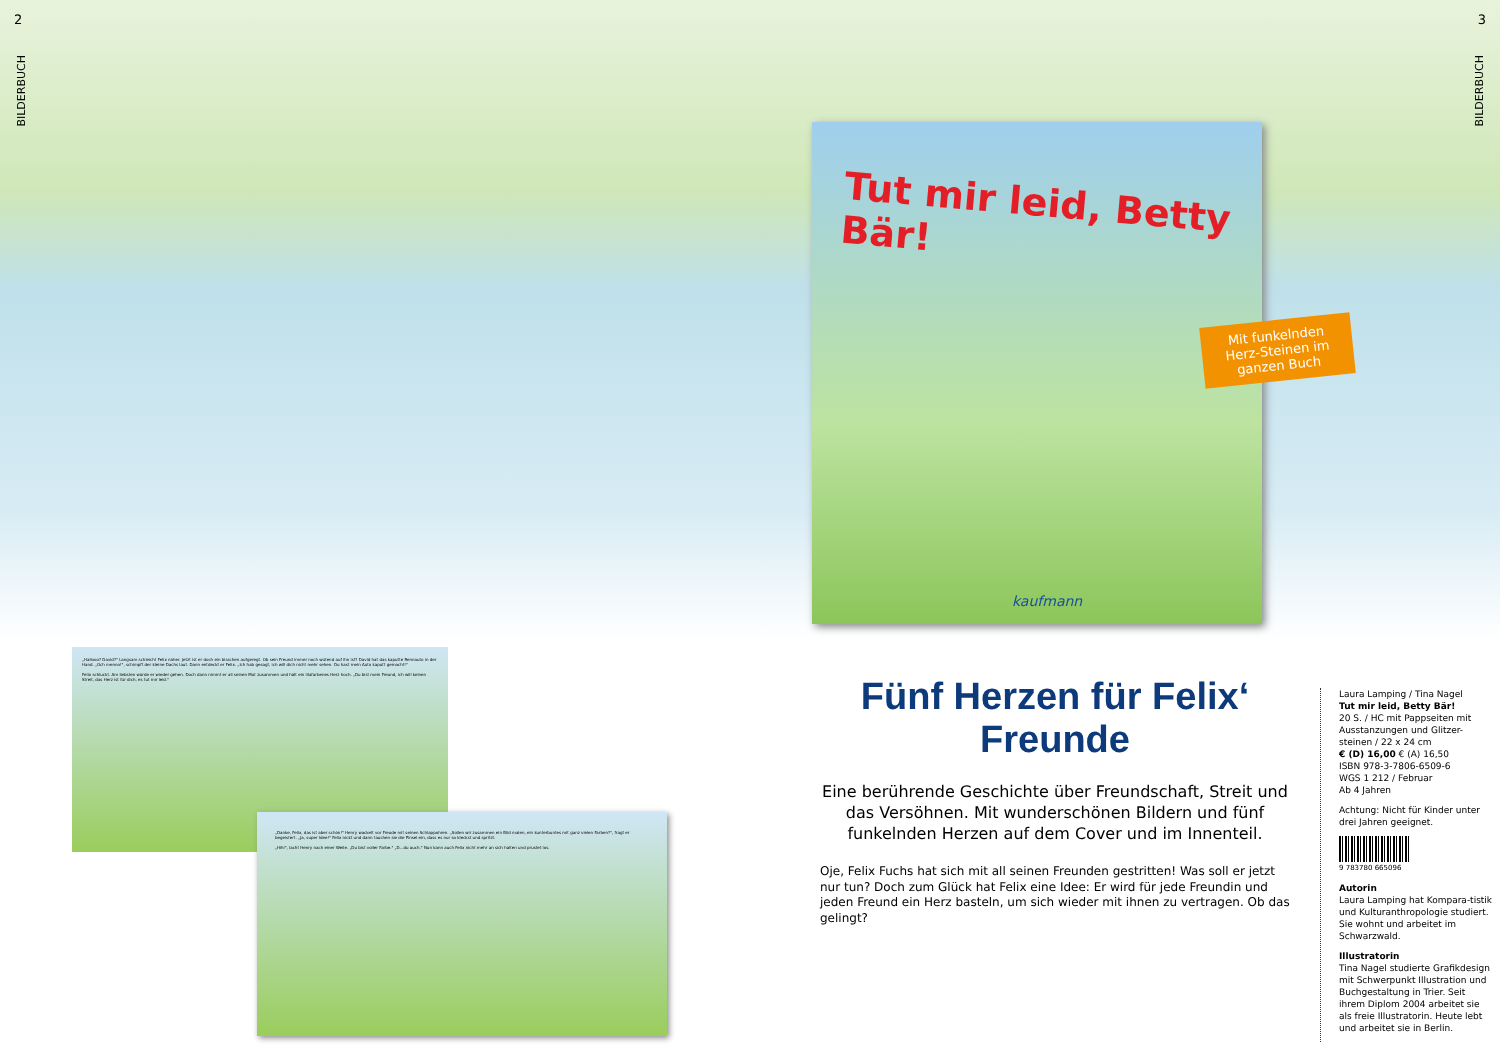2
BILDERBUCH
3
BILDERBUCH
Tut mir leid, Betty Bär!
kaufmann
Mit funkelnden Herz-Steinen im ganzen Buch
„Hallooo? David?" Langsam schleicht Felix näher. Jetzt ist er doch ein bisschen aufgeregt. Ob sein Freund immer noch wütend auf ihn ist? David hat das kaputte Rennauto in der Hand. „Och menno!", schimpft der kleine Dachs laut. Dann entdeckt er Felix. „Ich hab gesagt, ich will dich nicht mehr sehen. Du hast mein Auto kaputt gemacht!"
Felix schluckt. Am liebsten würde er wieder gehen. Doch dann nimmt er all seinen Mut zusammen und hält ein lilafarbenes Herz hoch. „Du bist mein Freund, ich will keinen Streit, das Herz ist für dich, es tut mir leid."
„Danke, Felix, das ist aber schön!" Henry wackelt vor Freude mit seinen Schlappohren. „Sollen wir zusammen ein Bild malen, ein kunterbuntes mit ganz vielen Farben?", fragt er begeistert. „Ja, super Idee!" Felix nickt und dann tauchen sie die Pinsel ein, dass es nur so kleckst und spritzt.
„Hihi", lacht Henry nach einer Weile. „Du bist voller Farbe." „D...du auch." Nun kann auch Felix nicht mehr an sich halten und prustet los.
Fünf Herzen für Felix‘ Freunde
Eine berührende Geschichte über Freundschaft, Streit und das Versöhnen. Mit wunderschönen Bildern und fünf funkelnden Herzen auf dem Cover und im Innenteil.
Oje, Felix Fuchs hat sich mit all seinen Freunden gestritten! Was soll er jetzt nur tun? Doch zum Glück hat Felix eine Idee: Er wird für jede Freundin und jeden Freund ein Herz basteln, um sich wieder mit ihnen zu vertragen. Ob das gelingt?
Laura Lamping / Tina Nagel
Tut mir leid, Betty Bär!
20 S. / HC mit Pappseiten mit Ausstanzungen und Glitzer-steinen / 22 x 24 cm
€ (D) 16,00 € (A) 16,50
ISBN 978-3-7806-6509-6
WGS 1 212 / Februar
Ab 4 Jahren
Achtung: Nicht für Kinder unter drei Jahren geeignet.
9 783780 665096
Autorin
Laura Lamping hat Kompara-tistik und Kulturanthropologie studiert. Sie wohnt und arbeitet im Schwarzwald.
Illustratorin
Tina Nagel studierte Grafikdesign mit Schwerpunkt Illustration und Buchgestaltung in Trier. Seit ihrem Diplom 2004 arbeitet sie als freie Illustratorin. Heute lebt und arbeitet sie in Berlin.